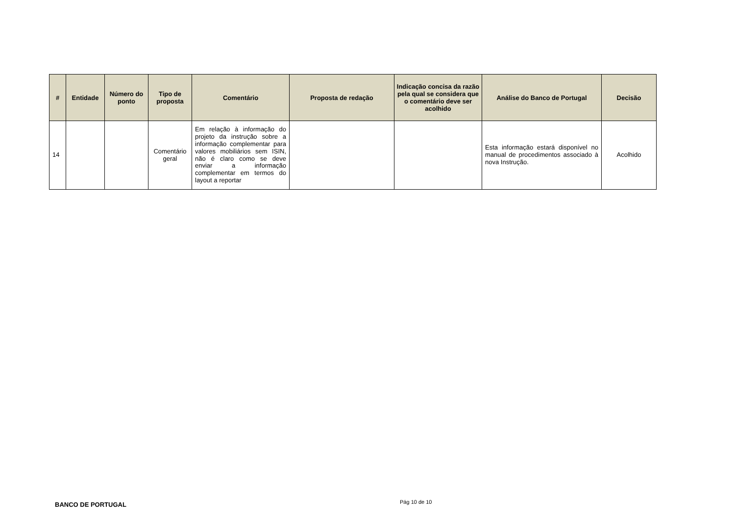| # | Entidade | Número do ponto | Tipo de proposta | Comentário | Proposta de redação | Indicação concisa da razão pela qual se considera que o comentário deve ser acolhido | Análise do Banco de Portugal | Decisão |
| --- | --- | --- | --- | --- | --- | --- | --- | --- |
| 14 | | | Comentário geral | Em relação à informação do projeto da instrução sobre a informação complementar para valores mobiliários sem ISIN, não é claro como se deve enviar a informação complementar em termos do layout a reportar | | | Esta informação estará disponível no manual de procedimentos associado à nova Instrução. | Acolhido |
BANCO DE PORTUGAL Pág 10 de 10